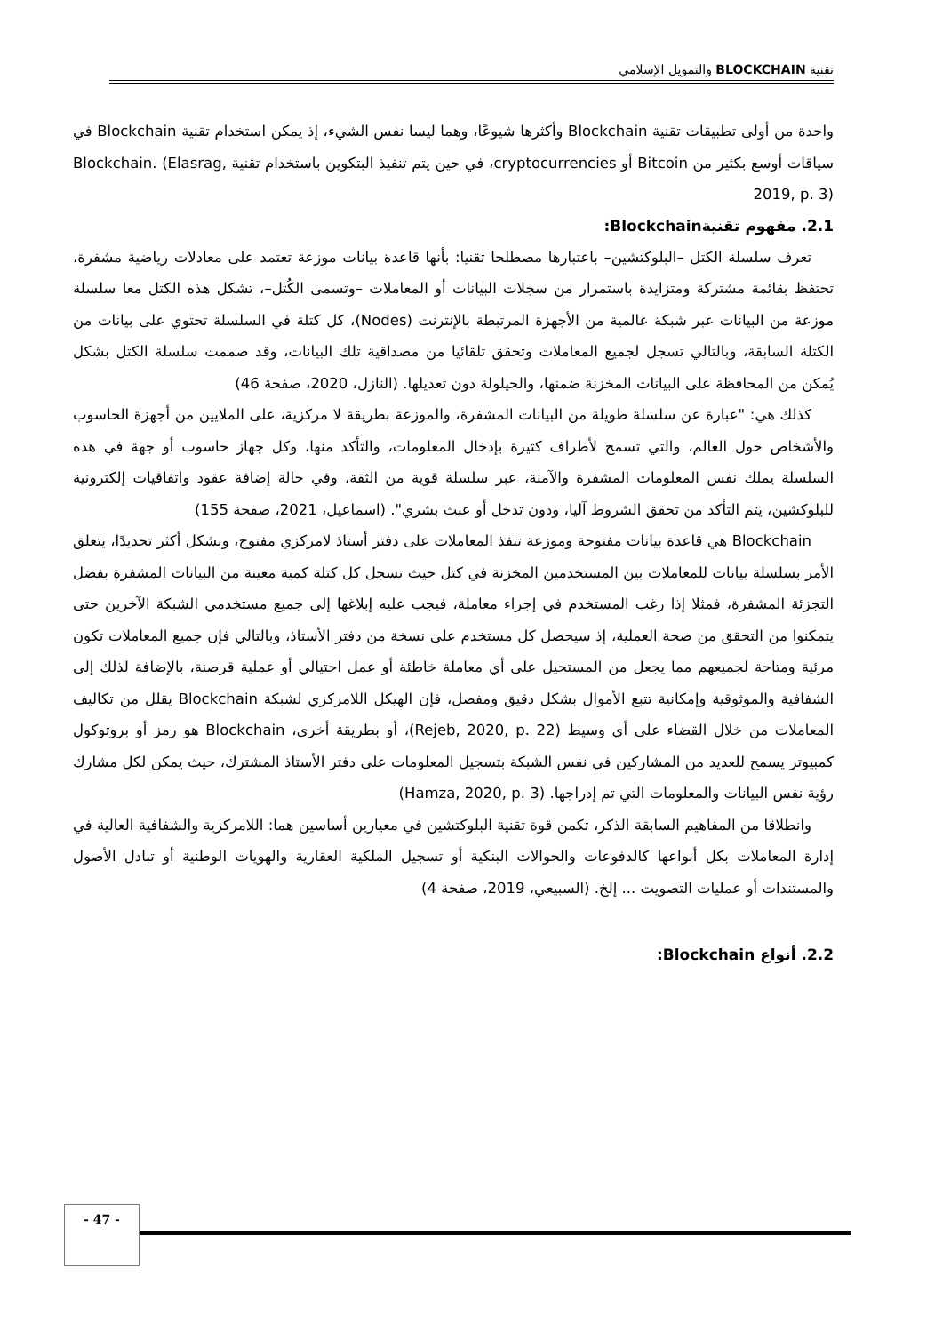تقنية BLOCKCHAIN والتمويل الإسلامي
واحدة من أولى تطبيقات تقنية Blockchain وأكثرها شيوعًا، وهما ليسا نفس الشيء، إذ يمكن استخدام تقنية Blockchain في سياقات أوسع بكثير من Bitcoin أو cryptocurrencies، في حين يتم تنفيذ البتكوين باستخدام تقنية Blockchain. (Elasrag, 2019, p. 3)
2.1. مفهوم تقنيةBlockchain:
تعرف سلسلة الكتل –البلوكتشين– باعتبارها مصطلحا تقنيا: بأنها قاعدة بيانات موزعة تعتمد على معادلات رياضية مشفرة، تحتفظ بقائمة مشتركة ومتزايدة باستمرار من سجلات البيانات أو المعاملات –وتسمى الكُتل–، تشكل هذه الكتل معا سلسلة موزعة من البيانات عبر شبكة عالمية من الأجهزة المرتبطة بالإنترنت (Nodes)، كل كتلة في السلسلة تحتوي على بيانات من الكتلة السابقة، وبالتالي تسجل لجميع المعاملات وتحقق تلقائيا من مصداقية تلك البيانات، وقد صممت سلسلة الكتل بشكل يُمكن من المحافظة على البيانات المخزنة ضمنها، والحيلولة دون تعديلها. (النازل، 2020، صفحة 46)
كذلك هي: "عبارة عن سلسلة طويلة من البيانات المشفرة، والموزعة بطريقة لا مركزية، على الملايين من أجهزة الحاسوب والأشخاص حول العالم، والتي تسمح لأطراف كثيرة بإدخال المعلومات، والتأكد منها، وكل جهاز حاسوب أو جهة في هذه السلسلة يملك نفس المعلومات المشفرة والآمنة، عبر سلسلة قوية من الثقة، وفي حالة إضافة عقود واتفاقيات إلكترونية للبلوكشين، يتم التأكد من تحقق الشروط آليا، ودون تدخل أو عبث بشري". (اسماعيل، 2021، صفحة 155)
Blockchain هي قاعدة بيانات مفتوحة وموزعة تنفذ المعاملات على دفتر أستاذ لامركزي مفتوح، وبشكل أكثر تحديدًا، يتعلق الأمر بسلسلة بيانات للمعاملات بين المستخدمين المخزنة في كتل حيث تسجل كل كتلة كمية معينة من البيانات المشفرة بفضل التجزئة المشفرة، فمثلا إذا رغب المستخدم في إجراء معاملة، فيجب عليه إبلاغها إلى جميع مستخدمي الشبكة الآخرين حتى يتمكنوا من التحقق من صحة العملية، إذ سيحصل كل مستخدم على نسخة من دفتر الأستاذ، وبالتالي فإن جميع المعاملات تكون مرئية ومتاحة لجميعهم مما يجعل من المستحيل على أي معاملة خاطئة أو عمل احتيالي أو عملية قرصنة، بالإضافة لذلك إلى الشفافية والموثوقية وإمكانية تتبع الأموال بشكل دقيق ومفصل، فإن الهيكل اللامركزي لشبكة Blockchain يقلل من تكاليف المعاملات من خلال القضاء على أي وسيط (Rejeb, 2020, p. 22)، أو بطريقة أخرى، Blockchain هو رمز أو بروتوكول كمبيوتر يسمح للعديد من المشاركين في نفس الشبكة بتسجيل المعلومات على دفتر الأستاذ المشترك، حيث يمكن لكل مشارك رؤية نفس البيانات والمعلومات التي تم إدراجها. (Hamza, 2020, p. 3)
وانطلاقا من المفاهيم السابقة الذكر، تكمن قوة تقنية البلوكتشين في معيارين أساسين هما: اللامركزية والشفافية العالية في إدارة المعاملات بكل أنواعها كالدفوعات والحوالات البنكية أو تسجيل الملكية العقارية والهويات الوطنية أو تبادل الأصول والمستندات أو عمليات التصويت ... إلخ. (السبيعي، 2019، صفحة 4)
2.2. أنواع Blockchain:
- 47 -